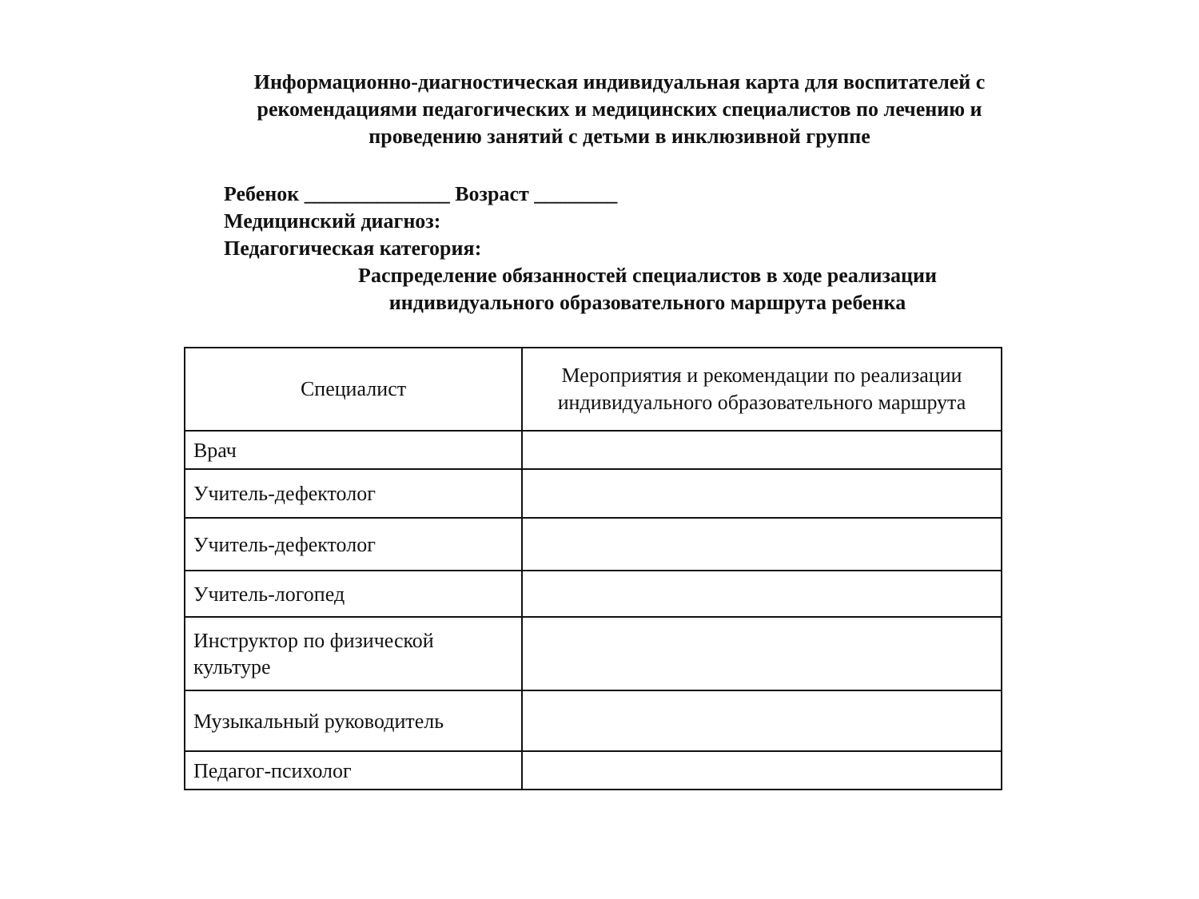Информационно-диагностическая индивидуальная карта для воспитателей с рекомендациями педагогических и медицинских специалистов по лечению и проведению занятий с детьми в инклюзивной группе
Ребенок ______________ Возраст ________
Медицинский диагноз:
Педагогическая категория:
Распределение обязанностей специалистов в ходе реализации индивидуального образовательного маршрута ребенка
| Специалист | Мероприятия и рекомендации по реализации индивидуального образовательного маршрута |
| --- | --- |
| Врач | |
| Учитель-дефектолог | |
| Учитель-дефектолог | |
| Учитель-логопед | |
| Инструктор по физической культуре | |
| Музыкальный руководитель | |
| Педагог-психолог | |